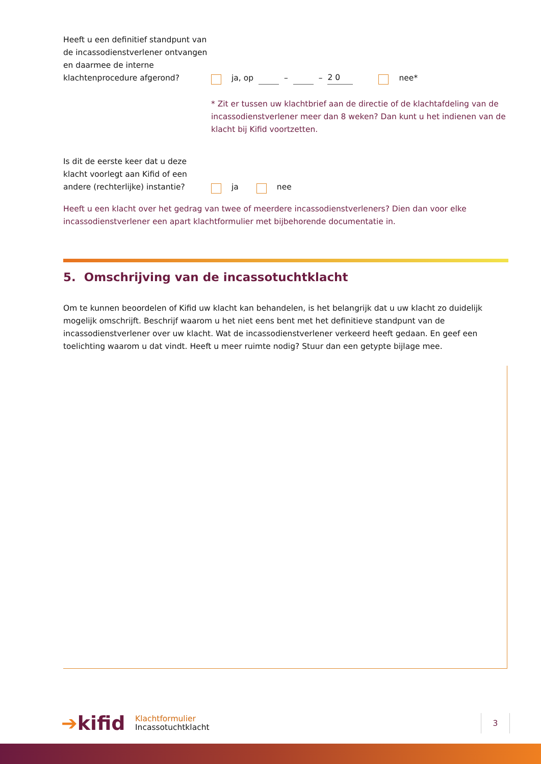Heeft u een definitief standpunt van de incassodienstverlener ontvangen en daarmee de interne klachtenprocedure afgerond?
ja, op – – 2 0 nee*
* Zit er tussen uw klachtbrief aan de directie of de klachtafdeling van de incassodienstverlener meer dan 8 weken? Dan kunt u het indienen van de klacht bij Kifid voortzetten.
Is dit de eerste keer dat u deze klacht voorlegt aan Kifid of een andere (rechterlijke) instantie?
ja nee
Heeft u een klacht over het gedrag van twee of meerdere incassodienstverleners? Dien dan voor elke incassodienstverlener een apart klachtformulier met bijbehorende documentatie in.
5. Omschrijving van de incassotuchtklacht
Om te kunnen beoordelen of Kifid uw klacht kan behandelen, is het belangrijk dat u uw klacht zo duidelijk mogelijk omschrijft. Beschrijf waarom u het niet eens bent met het definitieve standpunt van de incassodienstverlener over uw klacht. Wat de incassodienstverlener verkeerd heeft gedaan. En geef een toelichting waarom u dat vindt. Heeft u meer ruimte nodig? Stuur dan een getypte bijlage mee.
➔kifid
Klachtformulier
Incassotuchtklacht
3